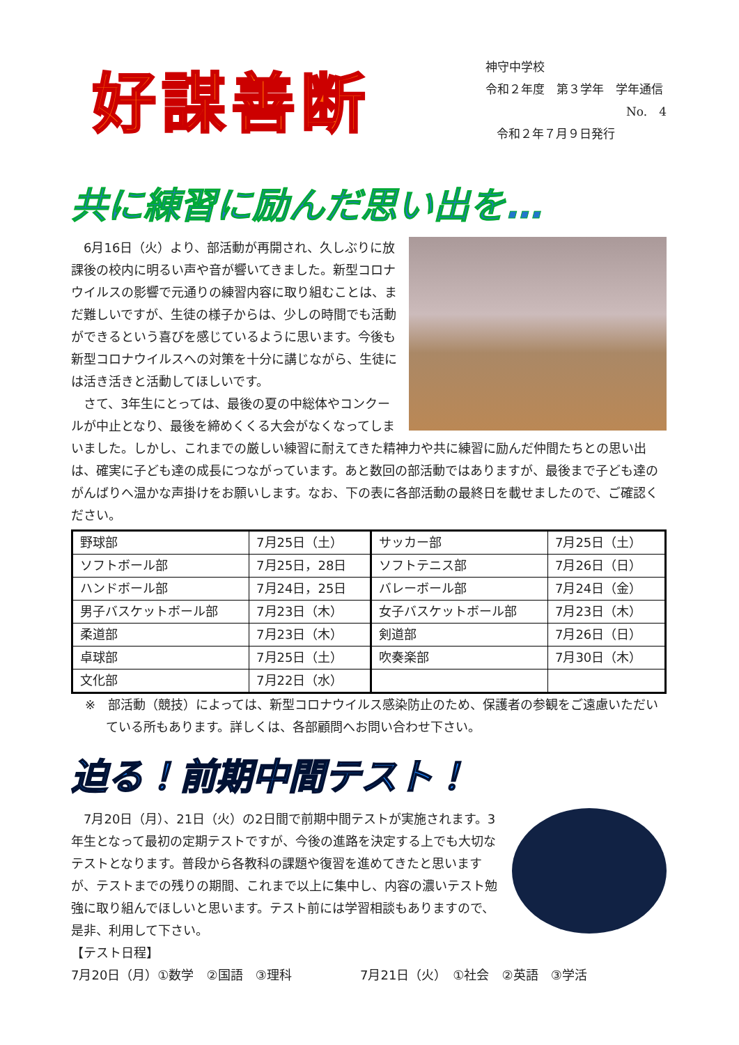好謀善断
神守中学校
令和２年度　第３学年　学年通信
No.　4
令和２年７月９日発行
共に練習に励んだ思い出を…
6月16日（火）より、部活動が再開され、久しぶりに放課後の校内に明るい声や音が響いてきました。新型コロナウイルスの影響で元通りの練習内容に取り組むことは、まだ難しいですが、生徒の様子からは、少しの時間でも活動ができるという喜びを感じているように思います。今後も新型コロナウイルスへの対策を十分に講じながら、生徒には活き活きと活動してほしいです。
さて、3年生にとっては、最後の夏の中総体やコンクールが中止となり、最後を締めくくる大会がなくなってしまいました。しかし、これまでの厳しい練習に耐えてきた精神力や共に練習に励んだ仲間たちとの思い出は、確実に子ども達の成長につながっています。あと数回の部活動ではありますが、最後まで子ども達のがんばりへ温かな声掛けをお願いします。なお、下の表に各部活動の最終日を載せましたので、ご確認ください。
| 野球部 | 7月25日（土） | サッカー部 | 7月25日（土） |
| ソフトボール部 | 7月25日，28日 | ソフトテニス部 | 7月26日（日） |
| ハンドボール部 | 7月24日，25日 | バレーボール部 | 7月24日（金） |
| 男子バスケットボール部 | 7月23日（木） | 女子バスケットボール部 | 7月23日（木） |
| 柔道部 | 7月23日（木） | 剣道部 | 7月26日（日） |
| 卓球部 | 7月25日（土） | 吹奏楽部 | 7月30日（木） |
| 文化部 | 7月22日（水） | | |
※　部活動（競技）によっては、新型コロナウイルス感染防止のため、保護者の参観をご遠慮いただいている所もあります。詳しくは、各部顧問へお問い合わせ下さい。
迫る！前期中間テスト！
7月20日（月）、21日（火）の2日間で前期中間テストが実施されます。3年生となって最初の定期テストですが、今後の進路を決定する上でも大切なテストとなります。普段から各教科の課題や復習を進めてきたと思いますが、テストまでの残りの期間、これまで以上に集中し、内容の濃いテスト勉強に取り組んでほしいと思います。テスト前には学習相談もありますので、是非、利用して下さい。
【テスト日程】
7月20日（月）①数学　②国語　③理科 7月21日（火）　①社会　②英語　③学活